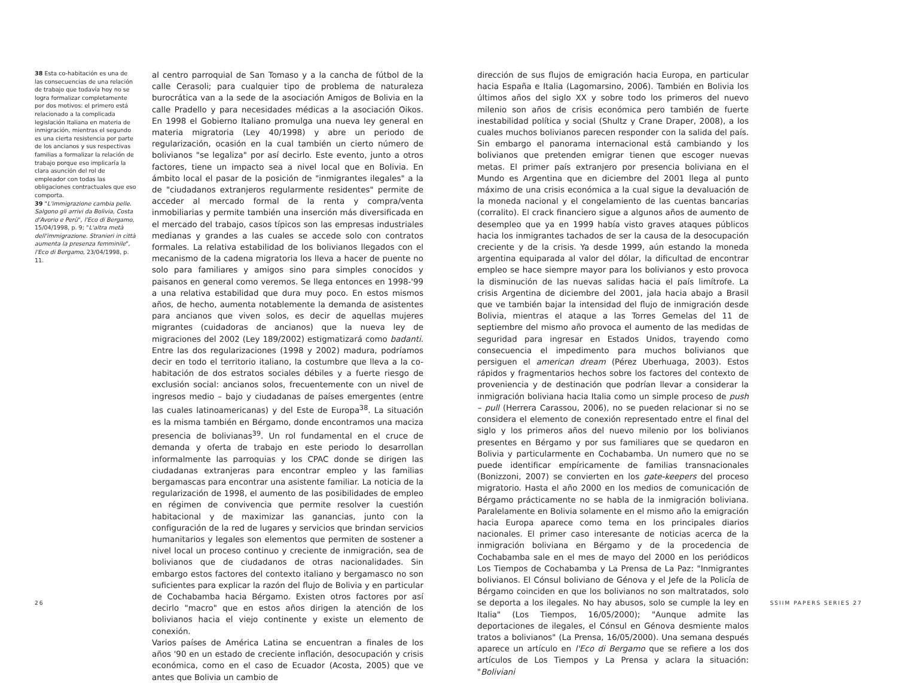38 Esta co-habitación es una de las consecuencias de una relación de trabajo que todavía hoy no se logra formalizar completamente por dos motivos: el primero está relacionado a la complicada legislación Italiana en materia de inmigración, mientras el segundo es una cierta resistencia por parte de los ancianos y sus respectivas familias a formalizar la relación de trabajo porque eso implicaría la clara asunción del rol de empleador con todas las obligaciones contractuales que eso comporta.
39 "L'immigrazione cambia pelle. Salgono gli arrivi da Bolivia, Costa d'Avorio e Perù", l'Eco di Bergamo, 15/04/1998, p. 9; "L'altra metà dell'immigrazione. Stranieri in città aumenta la presenza femminile", l'Eco di Bergamo, 23/04/1998, p. 11.
al centro parroquial de San Tomaso y a la cancha de fútbol de la calle Cerasoli; para cualquier tipo de problema de naturaleza burocrática van a la sede de la asociación Amigos de Bolivia en la calle Pradello y para necesidades médicas a la asociación Oikos. En 1998 el Gobierno Italiano promulga una nueva ley general en materia migratoria (Ley 40/1998) y abre un periodo de regularización, ocasión en la cual también un cierto número de bolivianos "se legaliza" por así decirlo. Este evento, junto a otros factores, tiene un impacto sea a nivel local que en Bolivia. En ámbito local el pasar de la posición de "inmigrantes ilegales" a la de "ciudadanos extranjeros regularmente residentes" permite de acceder al mercado formal de la renta y compra/venta inmobiliarias y permite también una inserción más diversificada en el mercado del trabajo, casos típicos son las empresas industriales medianas y grandes a las cuales se accede solo con contratos formales. La relativa estabilidad de los bolivianos llegados con el mecanismo de la cadena migratoria los lleva a hacer de puente no solo para familiares y amigos sino para simples conocidos y paisanos en general como veremos. Se llega entonces en 1998-'99 a una relativa estabilidad que dura muy poco. En estos mismos años, de hecho, aumenta notablemente la demanda de asistentes para ancianos que viven solos, es decir de aquellas mujeres migrantes (cuidadoras de ancianos) que la nueva ley de migraciones del 2002 (Ley 189/2002) estigmatizará como badanti. Entre las dos regularizaciones (1998 y 2002) madura, podríamos decir en todo el territorio italiano, la costumbre que lleva a la co-habitación de dos estratos sociales débiles y a fuerte riesgo de exclusión social: ancianos solos, frecuentemente con un nivel de ingresos medio – bajo y ciudadanas de países emergentes (entre las cuales latinoamericanas) y del Este de Europa<sup>38</sup>. La situación es la misma también en Bérgamo, donde encontramos una maciza presencia de bolivianas<sup>39</sup>. Un rol fundamental en el cruce de demanda y oferta de trabajo en este periodo lo desarrollan informalmente las parroquias y los CPAC donde se dirigen las ciudadanas extranjeras para encontrar empleo y las familias bergamascas para encontrar una asistente familiar. La noticia de la regularización de 1998, el aumento de las posibilidades de empleo en régimen de convivencia que permite resolver la cuestión habitacional y de maximizar las ganancias, junto con la configuración de la red de lugares y servicios que brindan servicios humanitarios y legales son elementos que permiten de sostener a nivel local un proceso continuo y creciente de inmigración, sea de bolivianos que de ciudadanos de otras nacionalidades. Sin embargo estos factores del contexto italiano y bergamasco no son suficientes para explicar la razón del flujo de Bolivia y en particular de Cochabamba hacia Bérgamo. Existen otros factores por así decirlo "macro" que en estos años dirigen la atención de los bolivianos hacia el viejo continente y existe un elemento de conexión.
Varios países de América Latina se encuentran a finales de los años '90 en un estado de creciente inflación, desocupación y crisis económica, como en el caso de Ecuador (Acosta, 2005) que ve antes que Bolivia un cambio de
dirección de sus flujos de emigración hacia Europa, en particular hacia España e Italia (Lagomarsino, 2006). También en Bolivia los últimos años del siglo XX y sobre todo los primeros del nuevo milenio son años de crisis económica pero también de fuerte inestabilidad política y social (Shultz y Crane Draper, 2008), a los cuales muchos bolivianos parecen responder con la salida del país. Sin embargo el panorama internacional está cambiando y los bolivianos que pretenden emigrar tienen que escoger nuevas metas. El primer país extranjero por presencia boliviana en el Mundo es Argentina que en diciembre del 2001 llega al punto máximo de una crisis económica a la cual sigue la devaluación de la moneda nacional y el congelamiento de las cuentas bancarias (corralito). El crack financiero sigue a algunos años de aumento de desempleo que ya en 1999 había visto graves ataques públicos hacia los inmigrantes tachados de ser la causa de la desocupación creciente y de la crisis. Ya desde 1999, aún estando la moneda argentina equiparada al valor del dólar, la dificultad de encontrar empleo se hace siempre mayor para los bolivianos y esto provoca la disminución de las nuevas salidas hacia el país limítrofe. La crisis Argentina de diciembre del 2001, jala hacia abajo a Brasil que ve también bajar la intensidad del flujo de inmigración desde Bolivia, mientras el ataque a las Torres Gemelas del 11 de septiembre del mismo año provoca el aumento de las medidas de seguridad para ingresar en Estados Unidos, trayendo como consecuencia el impedimento para muchos bolivianos que persiguen el american dream (Pérez Uberhuaga, 2003). Estos rápidos y fragmentarios hechos sobre los factores del contexto de proveniencia y de destinación que podrían llevar a considerar la inmigración boliviana hacia Italia como un simple proceso de push – pull (Herrera Carassou, 2006), no se pueden relacionar si no se considera el elemento de conexión representado entre el final del siglo y los primeros años del nuevo milenio por los bolivianos presentes en Bérgamo y por sus familiares que se quedaron en Bolivia y particularmente en Cochabamba. Un numero que no se puede identificar empíricamente de familias transnacionales (Bonizzoni, 2007) se convierten en los gate-keepers del proceso migratorio. Hasta el año 2000 en los medios de comunicación de Bérgamo prácticamente no se habla de la inmigración boliviana. Paralelamente en Bolivia solamente en el mismo año la emigración hacia Europa aparece como tema en los principales diarios nacionales. El primer caso interesante de noticias acerca de la inmigración boliviana en Bérgamo y de la procedencia de Cochabamba sale en el mes de mayo del 2000 en los periódicos Los Tiempos de Cochabamba y La Prensa de La Paz: "Inmigrantes bolivianos. El Cónsul boliviano de Génova y el Jefe de la Policía de Bérgamo coinciden en que los bolivianos no son maltratados, solo se deporta a los ilegales. No hay abusos, solo se cumple la ley en Italia" (Los Tiempos, 16/05/2000); "Aunque admite las deportaciones de ilegales, el Cónsul en Génova desmiente malos tratos a bolivianos" (La Prensa, 16/05/2000). Una semana después aparece un artículo en l'Eco di Bergamo que se refiere a los dos artículos de Los Tiempos y La Prensa y aclara la situación: "Boliviani
26 SSIIM PAPERS SERIES 27